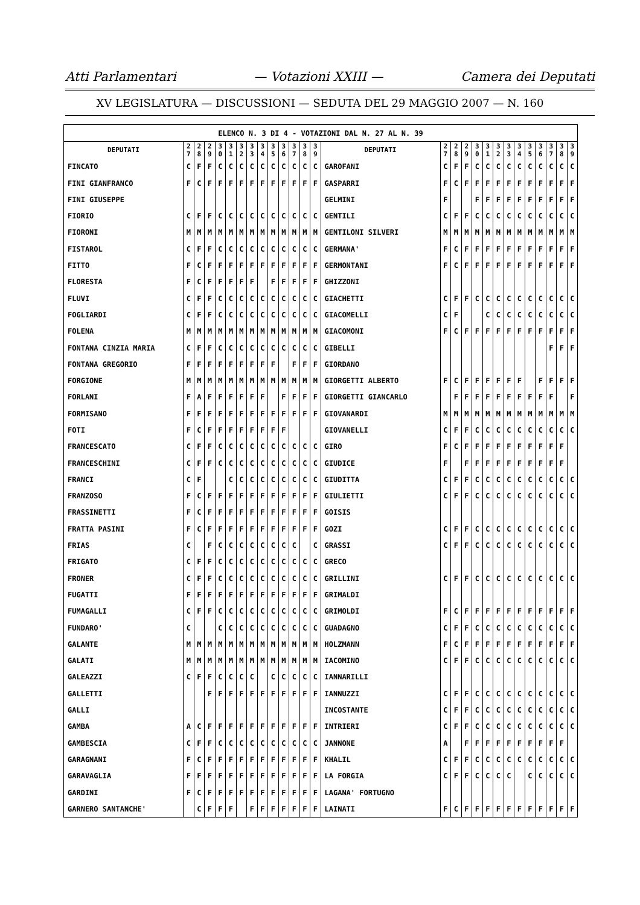Atti Parlamentari — Votazioni XXIII — Camera dei Deputati
XV LEGISLATURA — DISCUSSIONI — SEDUTA DEL 29 MAGGIO 2007 — N. 160
| ELENCO N. 3 DI 4 - VOTAZIONI DAL N. 27 AL N. 39 | | | | | | | | | | | | | | | | | | | | | | | | | | | |
| DEPUTATI | 2 7 | 2 8 | 2 9 | 3 0 | 3 1 | 3 2 | 3 3 | 3 4 | 3 5 | 3 6 | 3 7 | 3 8 | 3 9 | DEPUTATI | 2 7 | 2 8 | 2 9 | 3 0 | 3 1 | 3 2 | 3 3 | 3 4 | 3 5 | 3 6 | 3 7 | 3 8 | 3 9 |
| FINCATO | C | F | F | C | C | C | C | C | C | C | C | C | C | GAROFANI | C | F | F | C | C | C | C | C | C | C | C | C | C |
| FINI GIANFRANCO | F | C | F | F | F | F | F | F | F | F | F | F | F | GASPARRI | F | C | F | F | F | F | F | F | F | F | F | F | F |
| FINI GIUSEPPE | | | | | | | | | | | | | | GELMINI | F | | | F | F | F | F | F | F | F | F | F | F |
| FIORIO | C | F | F | C | C | C | C | C | C | C | C | C | C | GENTILI | C | F | F | C | C | C | C | C | C | C | C | C | C |
| FIORONI | M | M | M | M | M | M | M | M | M | M | M | M | M | GENTILONI SILVERI | M | M | M | M | M | M | M | M | M | M | M | M | M |
| FISTAROL | C | F | F | C | C | C | C | C | C | C | C | C | C | GERMANA' | F | C | F | F | F | F | F | F | F | F | F | F | F |
| FITTO | F | C | F | F | F | F | F | F | F | F | F | F | F | GERMONTANI | F | C | F | F | F | F | F | F | F | F | F | F | F |
| FLORESTA | F | C | F | F | F | F | F | | F | F | F | F | F | GHIZZONI | | | | | | | | | | | | | |
| FLUVI | C | F | F | C | C | C | C | C | C | C | C | C | C | GIACHETTI | C | F | F | C | C | C | C | C | C | C | C | C | C |
| FOGLIARDI | C | F | F | C | C | C | C | C | C | C | C | C | C | GIACOMELLI | C | F | | | C | C | C | C | C | C | C | C | C |
| FOLENA | M | M | M | M | M | M | M | M | M | M | M | M | M | GIACOMONI | F | C | F | F | F | F | F | F | F | F | F | F | F |
| FONTANA CINZIA MARIA | C | F | F | C | C | C | C | C | C | C | C | C | C | GIBELLI | | | | | | | | | | | F | F | F |
| FONTANA GREGORIO | F | F | F | F | F | F | F | F | F | | F | F | F | GIORDANO | | | | | | | | | | | | | |
| FORGIONE | M | M | M | M | M | M | M | M | M | M | M | M | M | GIORGETTI ALBERTO | F | C | F | F | F | F | F | F | | F | F | F | F |
| FORLANI | F | A | F | F | F | F | F | F | | F | F | F | F | GIORGETTI GIANCARLO | | F | F | F | F | F | F | F | F | F | F | | F |
| FORMISANO | F | F | F | F | F | F | F | F | F | F | F | F | F | GIOVANARDI | M | M | M | M | M | M | M | M | M | M | M | M | M |
| FOTI | F | C | F | F | F | F | F | F | F | F | | | | GIOVANELLI | C | F | F | C | C | C | C | C | C | C | C | C | C |
| FRANCESCATO | C | F | F | C | C | C | C | C | C | C | C | C | C | GIRO | F | C | F | F | F | F | F | F | F | F | F | F | |
| FRANCESCHINI | C | F | F | C | C | C | C | C | C | C | C | C | C | GIUDICE | F | | F | F | F | F | F | F | F | F | F | F | |
| FRANCI | C | F | | | C | C | C | C | C | C | C | C | C | GIUDITTA | C | F | F | C | C | C | C | C | C | C | C | C | C |
| FRANZOSO | F | C | F | F | F | F | F | F | F | F | F | F | F | GIULIETTI | C | F | F | C | C | C | C | C | C | C | C | C | C |
| FRASSINETTI | F | C | F | F | F | F | F | F | F | F | F | F | F | GOISIS | | | | | | | | | | | | | |
| FRATTA PASINI | F | C | F | F | F | F | F | F | F | F | F | F | F | GOZI | C | F | F | C | C | C | C | C | C | C | C | C | C |
| FRIAS | C | | F | C | C | C | C | C | C | C | C | | C | GRASSI | C | F | F | C | C | C | C | C | C | C | C | C | C |
| FRIGATO | C | F | F | C | C | C | C | C | C | C | C | C | C | GRECO | | | | | | | | | | | | | |
| FRONER | C | F | F | C | C | C | C | C | C | C | C | C | C | GRILLINI | C | F | F | C | C | C | C | C | C | C | C | C | C |
| FUGATTI | F | F | F | F | F | F | F | F | F | F | F | F | F | GRIMALDI | | | | | | | | | | | | | |
| FUMAGALLI | C | F | F | C | C | C | C | C | C | C | C | C | C | GRIMOLDI | F | C | F | F | F | F | F | F | F | F | F | F | F |
| FUNDARO' | C | | | C | C | C | C | C | C | C | C | C | C | GUADAGNO | C | F | F | C | C | C | C | C | C | C | C | C | C |
| GALANTE | M | M | M | M | M | M | M | M | M | M | M | M | M | HOLZMANN | F | C | F | F | F | F | F | F | F | F | F | F | F |
| GALATI | M | M | M | M | M | M | M | M | M | M | M | M | M | IACOMINO | C | F | F | C | C | C | C | C | C | C | C | C | C |
| GALEAZZI | C | F | F | C | C | C | C | | C | C | C | C | C | IANNARILLI | | | | | | | | | | | | | |
| GALLETTI | | | F | F | F | F | F | F | F | F | F | F | F | IANNUZZI | C | F | F | C | C | C | C | C | C | C | C | C | C |
| GALLI | | | | | | | | | | | | | | INCOSTANTE | C | F | F | C | C | C | C | C | C | C | C | C | C |
| GAMBA | A | C | F | F | F | F | F | F | F | F | F | F | F | INTRIERI | C | F | F | C | C | C | C | C | C | C | C | C | C |
| GAMBESCIA | C | F | F | C | C | C | C | C | C | C | C | C | C | JANNONE | A | | F | F | F | F | F | F | F | F | F | F | |
| GARAGNANI | F | C | F | F | F | F | F | F | F | F | F | F | F | KHALIL | C | F | F | C | C | C | C | C | C | C | C | C | C |
| GARAVAGLIA | F | F | F | F | F | F | F | F | F | F | F | F | F | LA FORGIA | C | F | F | C | C | C | C | | C | C | C | C | C |
| GARDINI | F | C | F | F | F | F | F | F | F | F | F | F | F | LAGANA' FORTUGNO | | | | | | | | | | | | | |
| GARNERO SANTANCHE' | | C | F | F | F | | F | F | F | F | F | F | F | LAINATI | F | C | F | F | F | F | F | F | F | F | F | F | F |